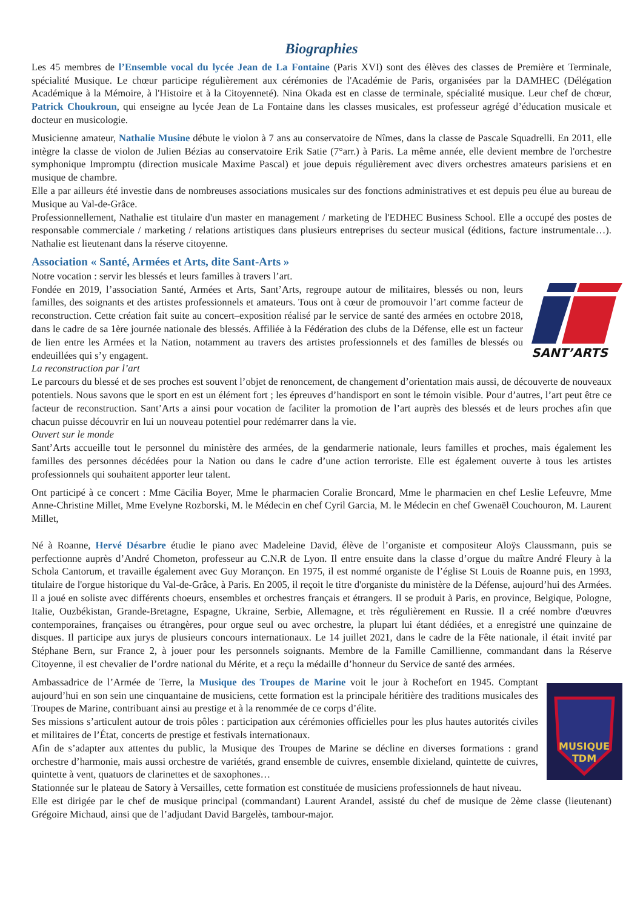Biographies
Les 45 membres de l’Ensemble vocal du lycée Jean de La Fontaine (Paris XVI) sont des élèves des classes de Première et Terminale, spécialité Musique. Le chœur participe régulièrement aux cérémonies de l'Académie de Paris, organisées par la DAMHEC (Délégation Académique à la Mémoire, à l'Histoire et à la Citoyenneté). Nina Okada est en classe de terminale, spécialité musique. Leur chef de chœur, Patrick Choukroun, qui enseigne au lycée Jean de La Fontaine dans les classes musicales, est professeur agrégé d’éducation musicale et docteur en musicologie.
Musicienne amateur, Nathalie Musine débute le violon à 7 ans au conservatoire de Nîmes, dans la classe de Pascale Squadrelli. En 2011, elle intègre la classe de violon de Julien Bézias au conservatoire Erik Satie (7°arr.) à Paris. La même année, elle devient membre de l'orchestre symphonique Impromptu (direction musicale Maxime Pascal) et joue depuis régulièrement avec divers orchestres amateurs parisiens et en musique de chambre.
Elle a par ailleurs été investie dans de nombreuses associations musicales sur des fonctions administratives et est depuis peu élue au bureau de Musique au Val-de-Grâce.
Professionnellement, Nathalie est titulaire d'un master en management / marketing de l'EDHEC Business School. Elle a occupé des postes de responsable commerciale / marketing / relations artistiques dans plusieurs entreprises du secteur musical (éditions, facture instrumentale…). Nathalie est lieutenant dans la réserve citoyenne.
Association « Santé, Armées et Arts, dite Sant-Arts »
Notre vocation : servir les blessés et leurs familles à travers l’art.
SANT’ARTS
Fondée en 2019, l’association Santé, Armées et Arts, Sant’Arts, regroupe autour de militaires, blessés ou non, leurs familles, des soignants et des artistes professionnels et amateurs. Tous ont à cœur de promouvoir l’art comme facteur de reconstruction. Cette création fait suite au concert–exposition réalisé par le service de santé des armées en octobre 2018, dans le cadre de sa 1ère journée nationale des blessés. Affiliée à la Fédération des clubs de la Défense, elle est un facteur de lien entre les Armées et la Nation, notamment au travers des artistes professionnels et des familles de blessés ou endeuillées qui s’y engagent.
La reconstruction par l’art
Le parcours du blessé et de ses proches est souvent l’objet de renoncement, de changement d’orientation mais aussi, de découverte de nouveaux potentiels. Nous savons que le sport en est un élément fort ; les épreuves d’handisport en sont le témoin visible. Pour d’autres, l’art peut être ce facteur de reconstruction. Sant’Arts a ainsi pour vocation de faciliter la promotion de l’art auprès des blessés et de leurs proches afin que chacun puisse découvrir en lui un nouveau potentiel pour redémarrer dans la vie.
Ouvert sur le monde
Sant’Arts accueille tout le personnel du ministère des armées, de la gendarmerie nationale, leurs familles et proches, mais également les familles des personnes décédées pour la Nation ou dans le cadre d’une action terroriste. Elle est également ouverte à tous les artistes professionnels qui souhaitent apporter leur talent.
Ont participé à ce concert : Mme Cäcilia Boyer, Mme le pharmacien Coralie Broncard, Mme le pharmacien en chef Leslie Lefeuvre, Mme Anne-Christine Millet, Mme Evelyne Rozborski, M. le Médecin en chef Cyril Garcia, M. le Médecin en chef Gwenaël Couchouron, M. Laurent Millet,
Né à Roanne, Hervé Désarbre étudie le piano avec Madeleine David, élève de l’organiste et compositeur Aloÿs Claussmann, puis se perfectionne auprès d’André Chometon, professeur au C.N.R de Lyon. Il entre ensuite dans la classe d’orgue du maître André Fleury à la Schola Cantorum, et travaille également avec Guy Morançon. En 1975, il est nommé organiste de l’église St Louis de Roanne puis, en 1993, titulaire de l'orgue historique du Val-de-Grâce, à Paris. En 2005, il reçoit le titre d'organiste du ministère de la Défense, aujourd’hui des Armées. Il a joué en soliste avec différents choeurs, ensembles et orchestres français et étrangers. Il se produit à Paris, en province, Belgique, Pologne, Italie, Ouzbékistan, Grande-Bretagne, Espagne, Ukraine, Serbie, Allemagne, et très régulièrement en Russie. Il a créé nombre d'œuvres contemporaines, françaises ou étrangères, pour orgue seul ou avec orchestre, la plupart lui étant dédiées, et a enregistré une quinzaine de disques. Il participe aux jurys de plusieurs concours internationaux. Le 14 juillet 2021, dans le cadre de la Fête nationale, il était invité par Stéphane Bern, sur France 2, à jouer pour les personnels soignants. Membre de la Famille Camillienne, commandant dans la Réserve Citoyenne, il est chevalier de l’ordre national du Mérite, et a reçu la médaille d’honneur du Service de santé des armées.
Ambassadrice de l’Armée de Terre, la Musique des Troupes de Marine voit le jour à Rochefort en 1945. Comptant
MUSIQUE
TDM
aujourd’hui en son sein une cinquantaine de musiciens, cette formation est la principale héritière des traditions musicales des Troupes de Marine, contribuant ainsi au prestige et à la renommée de ce corps d’élite.
Ses missions s’articulent autour de trois pôles : participation aux cérémonies officielles pour les plus hautes autorités civiles et militaires de l’État, concerts de prestige et festivals internationaux.
Afin de s’adapter aux attentes du public, la Musique des Troupes de Marine se décline en diverses formations : grand orchestre d’harmonie, mais aussi orchestre de variétés, grand ensemble de cuivres, ensemble dixieland, quintette de cuivres, quintette à vent, quatuors de clarinettes et de saxophones…
Stationnée sur le plateau de Satory à Versailles, cette formation est constituée de musiciens professionnels de haut niveau.
Elle est dirigée par le chef de musique principal (commandant) Laurent Arandel, assisté du chef de musique de 2ème classe (lieutenant) Grégoire Michaud, ainsi que de l’adjudant David Bargelès, tambour-major.